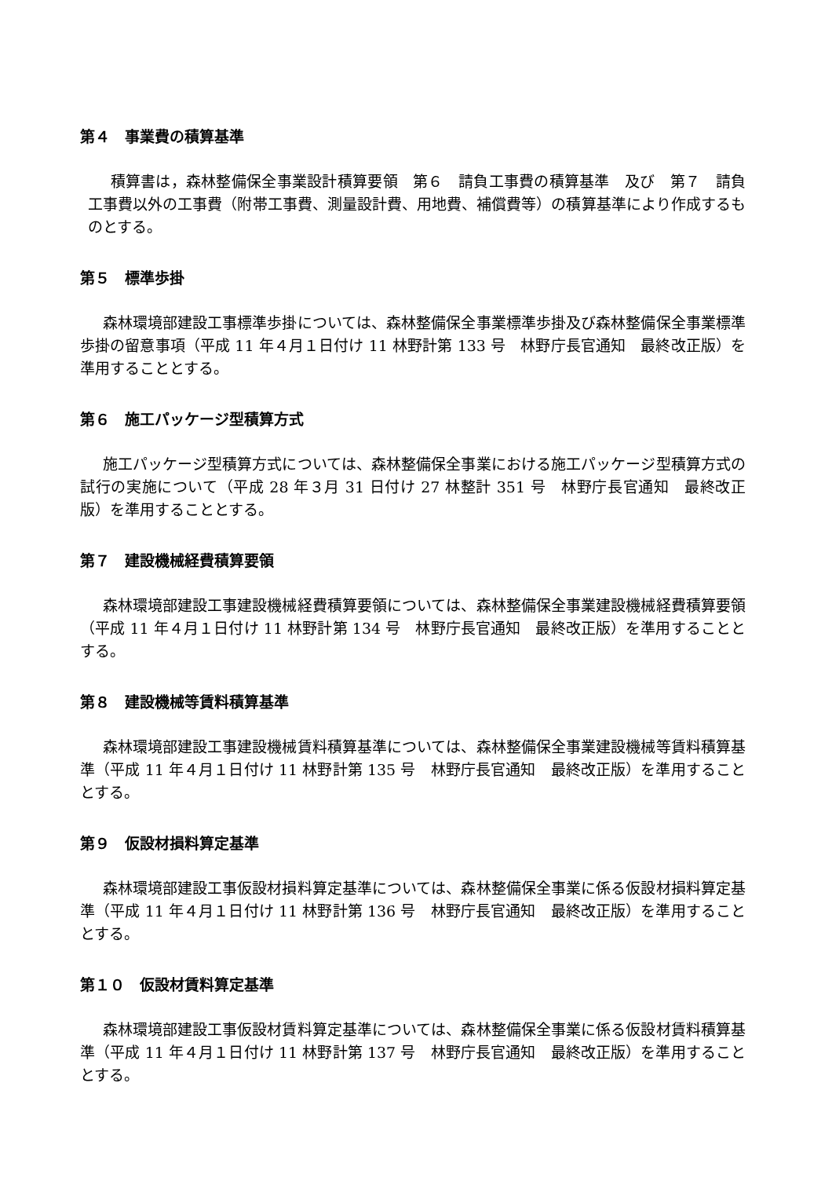第４　事業費の積算基準
積算書は，森林整備保全事業設計積算要領　第６　請負工事費の積算基準　及び　第７　請負工事費以外の工事費（附帯工事費、測量設計費、用地費、補償費等）の積算基準により作成するものとする。
第５　標準歩掛
森林環境部建設工事標準歩掛については、森林整備保全事業標準歩掛及び森林整備保全事業標準歩掛の留意事項（平成 11 年４月１日付け 11 林野計第 133 号　林野庁長官通知　最終改正版）を準用することとする。
第６　施工パッケージ型積算方式
施工パッケージ型積算方式については、森林整備保全事業における施工パッケージ型積算方式の試行の実施について（平成 28 年３月 31 日付け 27 林整計 351 号　林野庁長官通知　最終改正版）を準用することとする。
第７　建設機械経費積算要領
森林環境部建設工事建設機械経費積算要領については、森林整備保全事業建設機械経費積算要領（平成 11 年４月１日付け 11 林野計第 134 号　林野庁長官通知　最終改正版）を準用することとする。
第８　建設機械等賃料積算基準
森林環境部建設工事建設機械賃料積算基準については、森林整備保全事業建設機械等賃料積算基準（平成 11 年４月１日付け 11 林野計第 135 号　林野庁長官通知　最終改正版）を準用することとする。
第９　仮設材損料算定基準
森林環境部建設工事仮設材損料算定基準については、森林整備保全事業に係る仮設材損料算定基準（平成 11 年４月１日付け 11 林野計第 136 号　林野庁長官通知　最終改正版）を準用することとする。
第１０　仮設材賃料算定基準
森林環境部建設工事仮設材賃料算定基準については、森林整備保全事業に係る仮設材賃料積算基準（平成 11 年４月１日付け 11 林野計第 137 号　林野庁長官通知　最終改正版）を準用することとする。